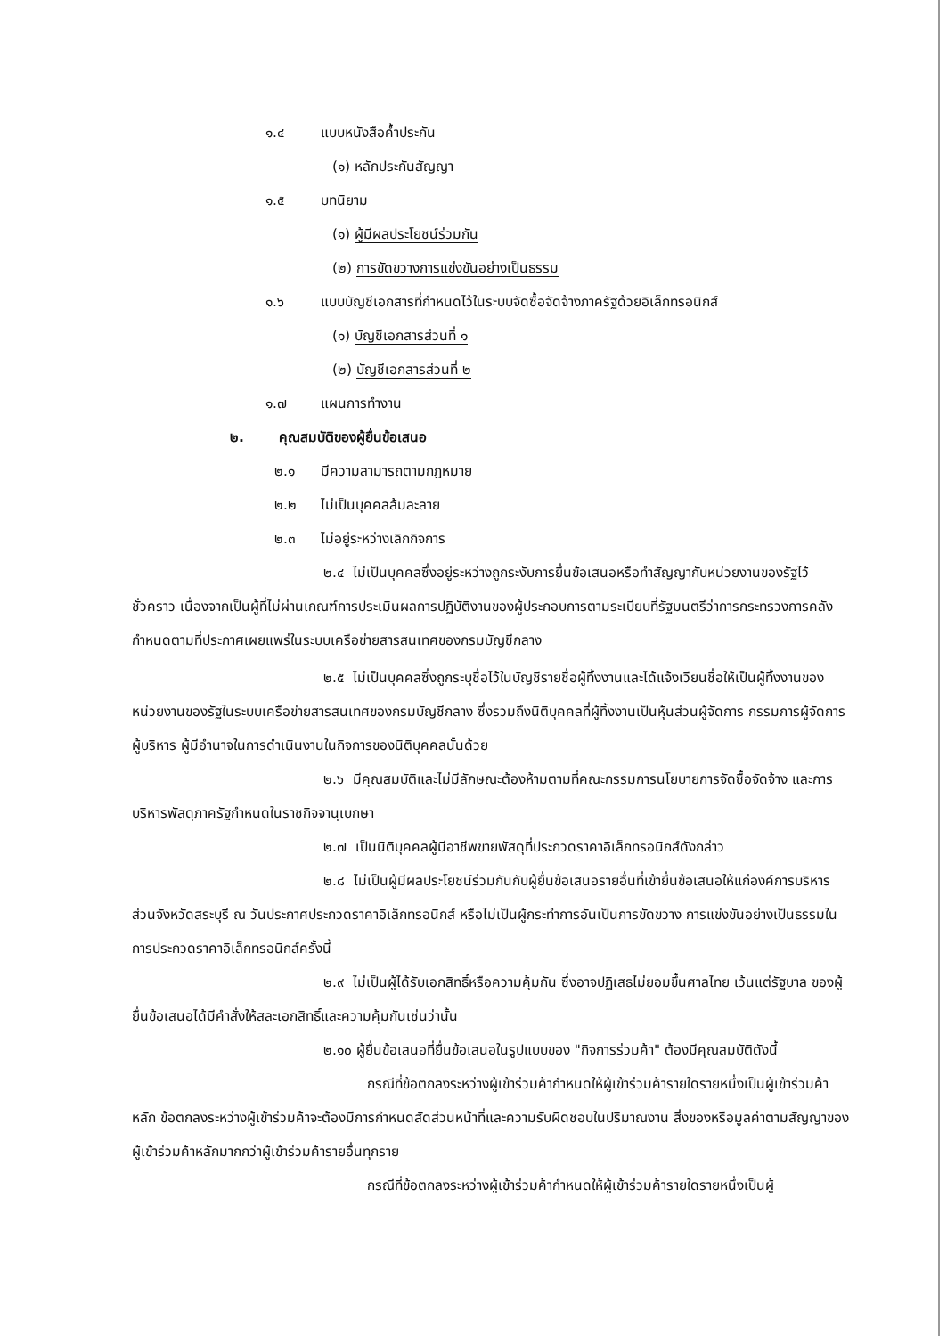๑.๔ แบบหนังสือค้ำประกัน
(๑) หลักประกันสัญญา
๑.๕ บทนิยาม
(๑) ผู้มีผลประโยชน์ร่วมกัน
(๒) การขัดขวางการแข่งขันอย่างเป็นธรรม
๑.๖ แบบบัญชีเอกสารที่กำหนดไว้ในระบบจัดซื้อจัดจ้างภาครัฐด้วยอิเล็กทรอนิกส์
(๑) บัญชีเอกสารส่วนที่ ๑
(๒) บัญชีเอกสารส่วนที่ ๒
๑.๗ แผนการทำงาน
๒. คุณสมบัติของผู้ยื่นข้อเสนอ
๒.๑ มีความสามารถตามกฎหมาย
๒.๒ ไม่เป็นบุคคลล้มละลาย
๒.๓ ไม่อยู่ระหว่างเลิกกิจการ
๒.๔ ไม่เป็นบุคคลซึ่งอยู่ระหว่างถูกระงับการยื่นข้อเสนอหรือทำสัญญากับหน่วยงานของรัฐไว้ชั่วคราว เนื่องจากเป็นผู้ที่ไม่ผ่านเกณฑ์การประเมินผลการปฏิบัติงานของผู้ประกอบการตามระเบียบที่รัฐมนตรีว่าการกระทรวงการคลังกำหนดตามที่ประกาศเผยแพร่ในระบบเครือข่ายสารสนเทศของกรมบัญชีกลาง
๒.๕ ไม่เป็นบุคคลซึ่งถูกระบุชื่อไว้ในบัญชีรายชื่อผู้ทิ้งงานและได้แจ้งเวียนชื่อให้เป็นผู้ทิ้งงานของหน่วยงานของรัฐในระบบเครือข่ายสารสนเทศของกรมบัญชีกลาง ซึ่งรวมถึงนิติบุคคลที่ผู้ทิ้งงานเป็นหุ้นส่วนผู้จัดการ กรรมการผู้จัดการ ผู้บริหาร ผู้มีอำนาจในการดำเนินงานในกิจการของนิติบุคคลนั้นด้วย
๒.๖ มีคุณสมบัติและไม่มีลักษณะต้องห้ามตามที่คณะกรรมการนโยบายการจัดซื้อจัดจ้าง และการบริหารพัสดุภาครัฐกำหนดในราชกิจจานุเบกษา
๒.๗ เป็นนิติบุคคลผู้มีอาชีพขายพัสดุที่ประกวดราคาอิเล็กทรอนิกส์ดังกล่าว
๒.๘ ไม่เป็นผู้มีผลประโยชน์ร่วมกันกับผู้ยื่นข้อเสนอรายอื่นที่เข้ายื่นข้อเสนอให้แก่องค์การบริหารส่วนจังหวัดสระบุรี ณ วันประกาศประกวดราคาอิเล็กทรอนิกส์ หรือไม่เป็นผู้กระทำการอันเป็นการขัดขวาง การแข่งขันอย่างเป็นธรรมในการประกวดราคาอิเล็กทรอนิกส์ครั้งนี้
๒.๙ ไม่เป็นผู้ได้รับเอกสิทธิ์หรือความคุ้มกัน ซึ่งอาจปฏิเสธไม่ยอมขึ้นศาลไทย เว้นแต่รัฐบาล ของผู้ยื่นข้อเสนอได้มีคำสั่งให้สละเอกสิทธิ์และความคุ้มกันเช่นว่านั้น
๒.๑๐ ผู้ยื่นข้อเสนอที่ยื่นข้อเสนอในรูปแบบของ "กิจการร่วมค้า" ต้องมีคุณสมบัติดังนี้
กรณีที่ข้อตกลงระหว่างผู้เข้าร่วมค้ากำหนดให้ผู้เข้าร่วมค้ารายใดรายหนึ่งเป็นผู้เข้าร่วมค้าหลัก ข้อตกลงระหว่างผู้เข้าร่วมค้าจะต้องมีการกำหนดสัดส่วนหน้าที่และความรับผิดชอบในปริมาณงาน สิ่งของหรือมูลค่าตามสัญญาของผู้เข้าร่วมค้าหลักมากกว่าผู้เข้าร่วมค้ารายอื่นทุกราย
กรณีที่ข้อตกลงระหว่างผู้เข้าร่วมค้ากำหนดให้ผู้เข้าร่วมค้ารายใดรายหนึ่งเป็นผู้